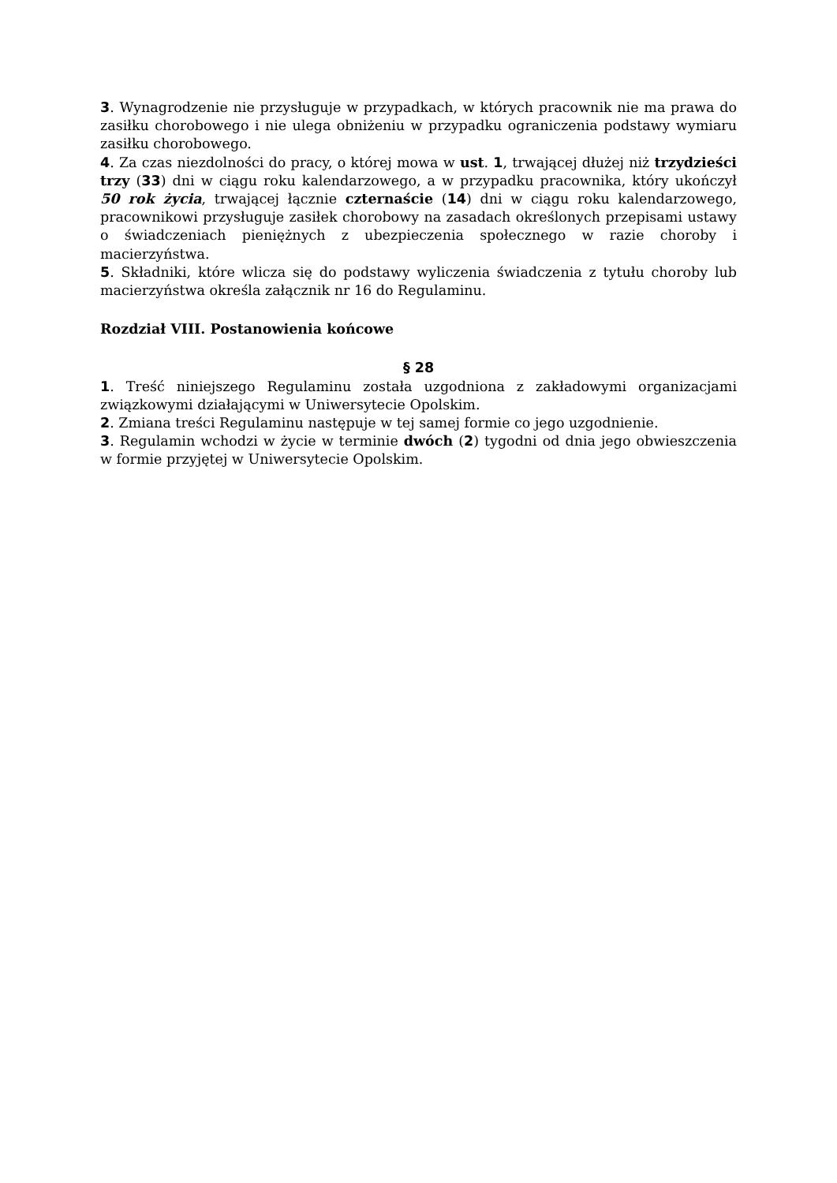3. Wynagrodzenie nie przysługuje w przypadkach, w których pracownik nie ma prawa do zasiłku chorobowego i nie ulega obniżeniu w przypadku ograniczenia podstawy wymiaru zasiłku chorobowego.
4. Za czas niezdolności do pracy, o której mowa w ust. 1, trwającej dłużej niż trzydzieści trzy (33) dni w ciągu roku kalendarzowego, a w przypadku pracownika, który ukończył 50 rok życia, trwającej łącznie czternaście (14) dni w ciągu roku kalendarzowego, pracownikowi przysługuje zasiłek chorobowy na zasadach określonych przepisami ustawy o świadczeniach pieniężnych z ubezpieczenia społecznego w razie choroby i macierzyństwa.
5. Składniki, które wlicza się do podstawy wyliczenia świadczenia z tytułu choroby lub macierzyństwa określa załącznik nr 16 do Regulaminu.
Rozdział VIII. Postanowienia końcowe
§ 28
1. Treść niniejszego Regulaminu została uzgodniona z zakładowymi organizacjami związkowymi działającymi w Uniwersytecie Opolskim.
2. Zmiana treści Regulaminu następuje w tej samej formie co jego uzgodnienie.
3. Regulamin wchodzi w życie w terminie dwóch (2) tygodni od dnia jego obwieszczenia w formie przyjętej w Uniwersytecie Opolskim.